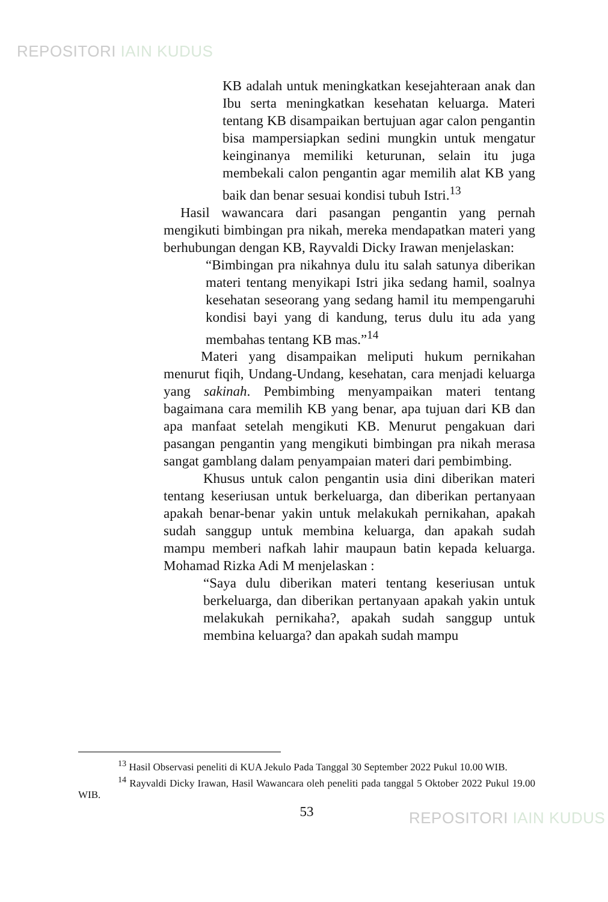REPOSITORI IAIN KUDUS
KB adalah untuk meningkatkan kesejahteraan anak dan Ibu serta meningkatkan kesehatan keluarga. Materi tentang KB disampaikan bertujuan agar calon pengantin bisa mampersiapkan sedini mungkin untuk mengatur keinginanya memiliki keturunan, selain itu juga membekali calon pengantin agar memilih alat KB yang baik dan benar sesuai kondisi tubuh Istri.<sup>13</sup>
Hasil wawancara dari pasangan pengantin yang pernah mengikuti bimbingan pra nikah, mereka mendapatkan materi yang berhubungan dengan KB, Rayvaldi Dicky Irawan menjelaskan:
“Bimbingan pra nikahnya dulu itu salah satunya diberikan materi tentang menyikapi Istri jika sedang hamil, soalnya kesehatan seseorang yang sedang hamil itu mempengaruhi kondisi bayi yang di kandung, terus dulu itu ada yang membahas tentang KB mas.”<sup>14</sup>
Materi yang disampaikan meliputi hukum pernikahan menurut fiqih, Undang-Undang, kesehatan, cara menjadi keluarga yang sakinah. Pembimbing menyampaikan materi tentang bagaimana cara memilih KB yang benar, apa tujuan dari KB dan apa manfaat setelah mengikuti KB. Menurut pengakuan dari pasangan pengantin yang mengikuti bimbingan pra nikah merasa sangat gamblang dalam penyampaian materi dari pembimbing.
Khusus untuk calon pengantin usia dini diberikan materi tentang keseriusan untuk berkeluarga, dan diberikan pertanyaan apakah benar-benar yakin untuk melakukah pernikahan, apakah sudah sanggup untuk membina keluarga, dan apakah sudah mampu memberi nafkah lahir maupaun batin kepada keluarga. Mohamad Rizka Adi M menjelaskan :
“Saya dulu diberikan materi tentang keseriusan untuk berkeluarga, dan diberikan pertanyaan apakah yakin untuk melakukah pernikaha?, apakah sudah sanggup untuk membina keluarga? dan apakah sudah mampu
<sup>13</sup> Hasil Observasi peneliti di KUA Jekulo Pada Tanggal 30 September 2022 Pukul 10.00 WIB.
<sup>14</sup> Rayvaldi Dicky Irawan, Hasil Wawancara oleh peneliti pada tanggal 5 Oktober 2022 Pukul 19.00 WIB.
53
REPOSITORI IAIN KUDUS